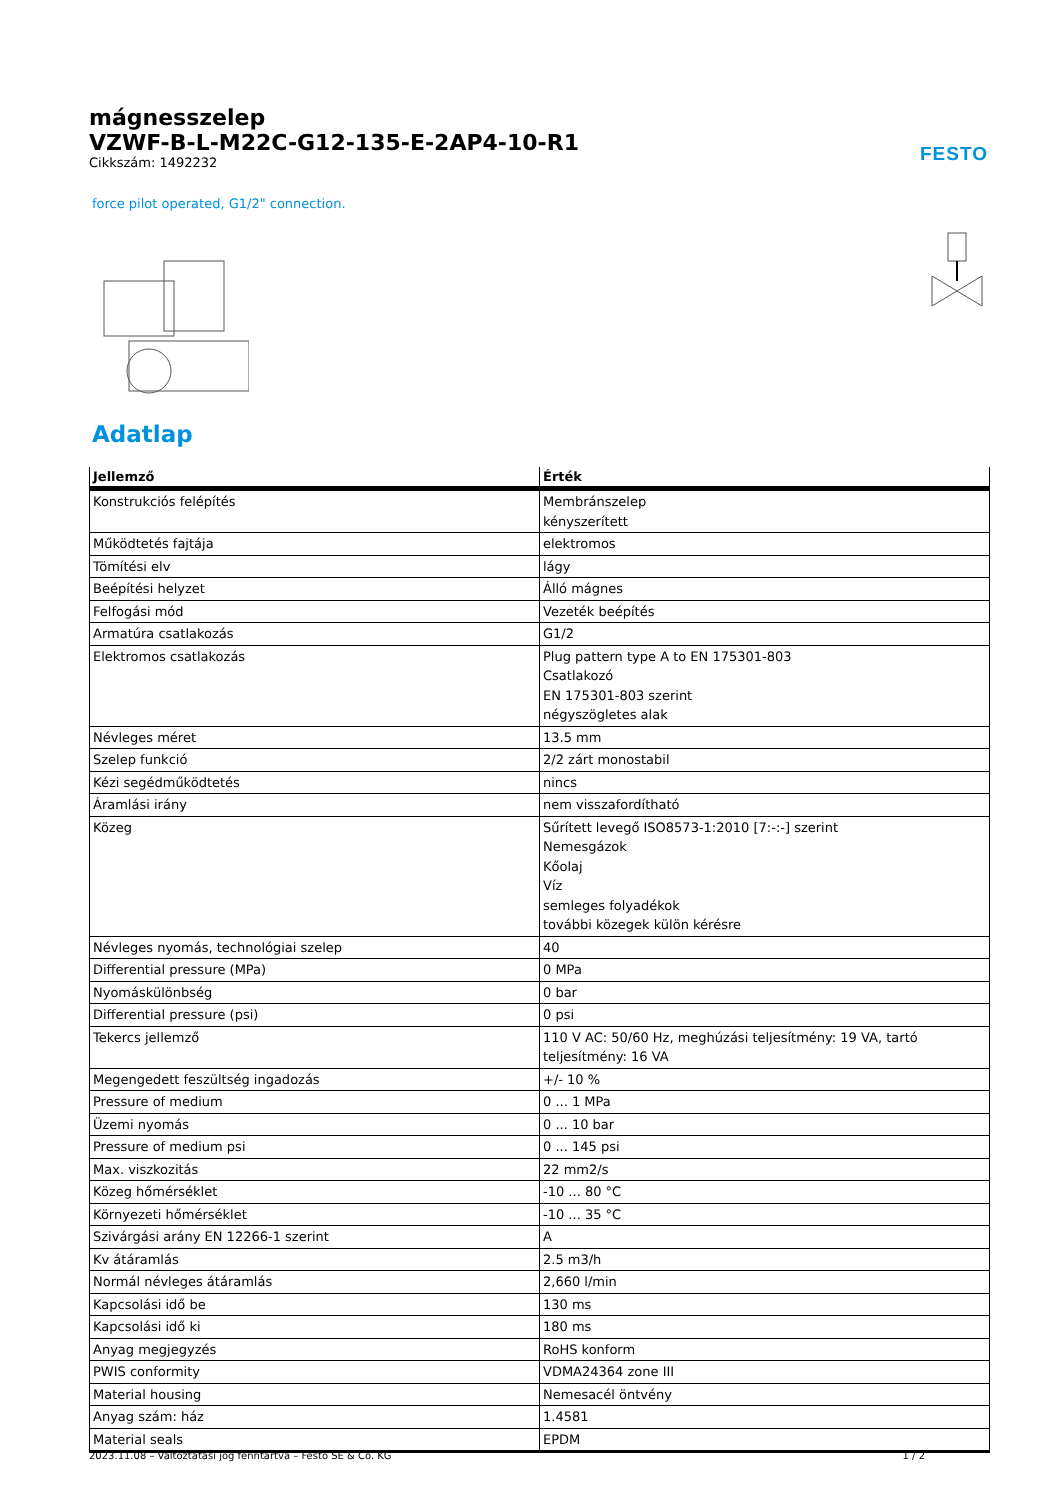FESTO
mágnesszelep
VZWF-B-L-M22C-G12-135-E-2AP4-10-R1
Cikkszám: 1492232
force pilot operated, G1/2" connection.
Adatlap
| Jellemző | Érték |
| --- | --- |
| Konstrukciós felépítés | Membránszelep kényszerített |
| Működtetés fajtája | elektromos |
| Tömítési elv | lágy |
| Beépítési helyzet | Álló mágnes |
| Felfogási mód | Vezeték beépítés |
| Armatúra csatlakozás | G1/2 |
| Elektromos csatlakozás | Plug pattern type A to EN 175301-803 Csatlakozó EN 175301-803 szerint négyszögletes alak |
| Névleges méret | 13.5 mm |
| Szelep funkció | 2/2 zárt monostabil |
| Kézi segédműködtetés | nincs |
| Áramlási irány | nem visszafordítható |
| Közeg | Sűrített levegő ISO8573-1:2010 [7:-:-] szerint Nemesgázok Kőolaj Víz semleges folyadékok további közegek külön kérésre |
| Névleges nyomás, technológiai szelep | 40 |
| Differential pressure (MPa) | 0 MPa |
| Nyomáskülönbség | 0 bar |
| Differential pressure (psi) | 0 psi |
| Tekercs jellemző | 110 V AC: 50/60 Hz, meghúzási teljesítmény: 19 VA, tartó teljesítmény: 16 VA |
| Megengedett feszültség ingadozás | +/- 10 % |
| Pressure of medium | 0 ... 1 MPa |
| Üzemi nyomás | 0 ... 10 bar |
| Pressure of medium psi | 0 ... 145 psi |
| Max. viszkozitás | 22 mm2/s |
| Közeg hőmérséklet | -10 ... 80 °C |
| Környezeti hőmérséklet | -10 ... 35 °C |
| Szivárgási arány EN 12266-1 szerint | A |
| Kv átáramlás | 2.5 m3/h |
| Normál névleges átáramlás | 2,660 l/min |
| Kapcsolási idő be | 130 ms |
| Kapcsolási idő ki | 180 ms |
| Anyag megjegyzés | RoHS konform |
| PWIS conformity | VDMA24364 zone III |
| Material housing | Nemesacél öntvény |
| Anyag szám: ház | 1.4581 |
| Material seals | EPDM |
2023.11.08 – Változtatási jog fenntartva – Festo SE & Co. KG 1 / 2